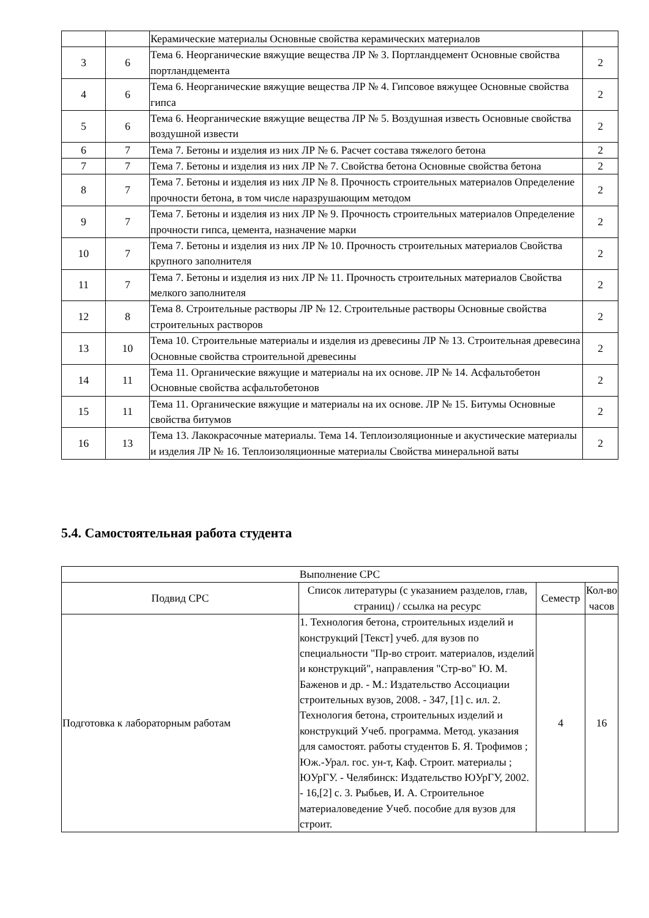| | | Керамические материалы Основные свойства керамических материалов | |
| 3 | 6 | Тема 6. Неорганические вяжущие вещества ЛР № 3. Портландцемент Основные свойства портландцемента | 2 |
| 4 | 6 | Тема 6. Неорганические вяжущие вещества ЛР № 4. Гипсовое вяжущее Основные свойства гипса | 2 |
| 5 | 6 | Тема 6. Неорганические вяжущие вещества ЛР № 5. Воздушная известь Основные свойства воздушной извести | 2 |
| 6 | 7 | Тема 7. Бетоны и изделия из них ЛР № 6. Расчет состава тяжелого бетона | 2 |
| 7 | 7 | Тема 7. Бетоны и изделия из них ЛР № 7. Свойства бетона Основные свойства бетона | 2 |
| 8 | 7 | Тема 7. Бетоны и изделия из них ЛР № 8. Прочность строительных материалов Определение прочности бетона, в том числе наразрушающим методом | 2 |
| 9 | 7 | Тема 7. Бетоны и изделия из них ЛР № 9. Прочность строительных материалов Определение прочности гипса, цемента, назначение марки | 2 |
| 10 | 7 | Тема 7. Бетоны и изделия из них ЛР № 10. Прочность строительных материалов Свойства крупного заполнителя | 2 |
| 11 | 7 | Тема 7. Бетоны и изделия из них ЛР № 11. Прочность строительных материалов Свойства мелкого заполнителя | 2 |
| 12 | 8 | Тема 8. Строительные растворы ЛР № 12. Строительные растворы Основные свойства строительных растворов | 2 |
| 13 | 10 | Тема 10. Строительные материалы и изделия из древесины ЛР № 13. Строительная древесина Основные свойства строительной древесины | 2 |
| 14 | 11 | Тема 11. Органические вяжущие и материалы на их основе. ЛР № 14. Асфальтобетон Основные свойства асфальтобетонов | 2 |
| 15 | 11 | Тема 11. Органические вяжущие и материалы на их основе. ЛР № 15. Битумы Основные свойства битумов | 2 |
| 16 | 13 | Тема 13. Лакокрасочные материалы. Тема 14. Теплоизоляционные и акустические материалы и изделия ЛР № 16. Теплоизоляционные материалы Свойства минеральной ваты | 2 |
5.4. Самостоятельная работа студента
| Выполнение СРС | | | |
| Подвид СРС | Список литературы (с указанием разделов, глав, страниц) / ссылка на ресурс | Семестр | Кол-во часов |
| Подготовка к лабораторным работам | 1. Технология бетона, строительных изделий и конструкций [Текст] учеб. для вузов по специальности "Пр-во строит. материалов, изделий и конструкций", направления "Стр-во" Ю. М. Баженов и др. - М.: Издательство Ассоциации строительных вузов, 2008. - 347, [1] с. ил. 2. Технология бетона, строительных изделий и конструкций Учеб. программа. Метод. указания для самостоят. работы студентов Б. Я. Трофимов ; Юж.-Урал. гос. ун-т, Каф. Строит. материалы ; ЮУрГУ. - Челябинск: Издательство ЮУрГУ, 2002. - 16,[2] с. 3. Рыбьев, И. А. Строительное материаловедение Учеб. пособие для вузов для строит. | 4 | 16 |